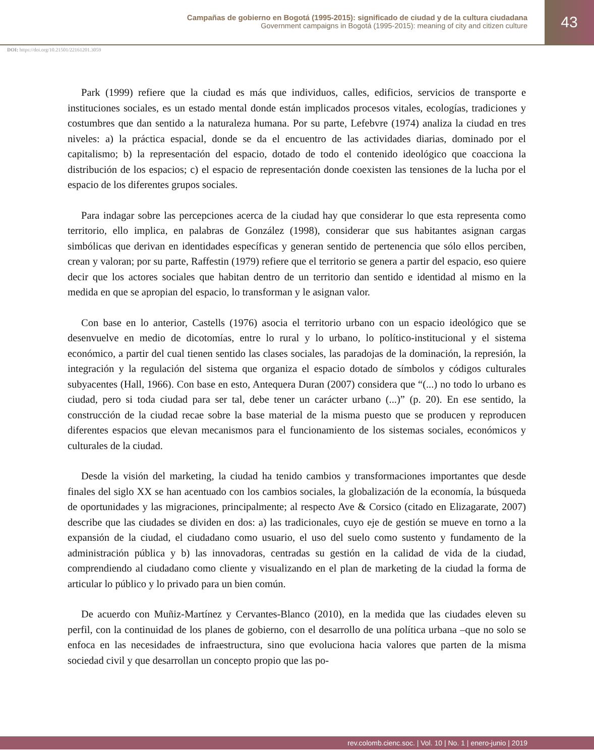Campañas de gobierno en Bogotá (1995-2015): significado de ciudad y de la cultura ciudadana
Government campaigns in Bogotá (1995-2015): meaning of city and citizen culture
43
DOI: https://doi.org/10.21501/22161201.3059
Park (1999) refiere que la ciudad es más que individuos, calles, edificios, servicios de transporte e instituciones sociales, es un estado mental donde están implicados procesos vitales, ecologías, tradiciones y costumbres que dan sentido a la naturaleza humana. Por su parte, Lefebvre (1974) analiza la ciudad en tres niveles: a) la práctica espacial, donde se da el encuentro de las actividades diarias, dominado por el capitalismo; b) la representación del espacio, dotado de todo el contenido ideológico que coacciona la distribución de los espacios; c) el espacio de representación donde coexisten las tensiones de la lucha por el espacio de los diferentes grupos sociales.
Para indagar sobre las percepciones acerca de la ciudad hay que considerar lo que esta representa como territorio, ello implica, en palabras de González (1998), considerar que sus habitantes asignan cargas simbólicas que derivan en identidades específicas y generan sentido de pertenencia que sólo ellos perciben, crean y valoran; por su parte, Raffestin (1979) refiere que el territorio se genera a partir del espacio, eso quiere decir que los actores sociales que habitan dentro de un territorio dan sentido e identidad al mismo en la medida en que se apropian del espacio, lo transforman y le asignan valor.
Con base en lo anterior, Castells (1976) asocia el territorio urbano con un espacio ideológico que se desenvuelve en medio de dicotomías, entre lo rural y lo urbano, lo político-institucional y el sistema económico, a partir del cual tienen sentido las clases sociales, las paradojas de la dominación, la represión, la integración y la regulación del sistema que organiza el espacio dotado de símbolos y códigos culturales subyacentes (Hall, 1966). Con base en esto, Antequera Duran (2007) considera que “(...) no todo lo urbano es ciudad, pero si toda ciudad para ser tal, debe tener un carácter urbano (...)” (p. 20). En ese sentido, la construcción de la ciudad recae sobre la base material de la misma puesto que se producen y reproducen diferentes espacios que elevan mecanismos para el funcionamiento de los sistemas sociales, económicos y culturales de la ciudad.
Desde la visión del marketing, la ciudad ha tenido cambios y transformaciones importantes que desde finales del siglo XX se han acentuado con los cambios sociales, la globalización de la economía, la búsqueda de oportunidades y las migraciones, principalmente; al respecto Ave & Corsico (citado en Elizagarate, 2007) describe que las ciudades se dividen en dos: a) las tradicionales, cuyo eje de gestión se mueve en torno a la expansión de la ciudad, el ciudadano como usuario, el uso del suelo como sustento y fundamento de la administración pública y b) las innovadoras, centradas su gestión en la calidad de vida de la ciudad, comprendiendo al ciudadano como cliente y visualizando en el plan de marketing de la ciudad la forma de articular lo público y lo privado para un bien común.
De acuerdo con Muñiz-Martínez y Cervantes-Blanco (2010), en la medida que las ciudades eleven su perfil, con la continuidad de los planes de gobierno, con el desarrollo de una política urbana –que no solo se enfoca en las necesidades de infraestructura, sino que evoluciona hacia valores que parten de la misma sociedad civil y que desarrollan un concepto propio que las po-
rev.colomb.cienc.soc. | Vol. 10 | No. 1 | enero-junio | 2019